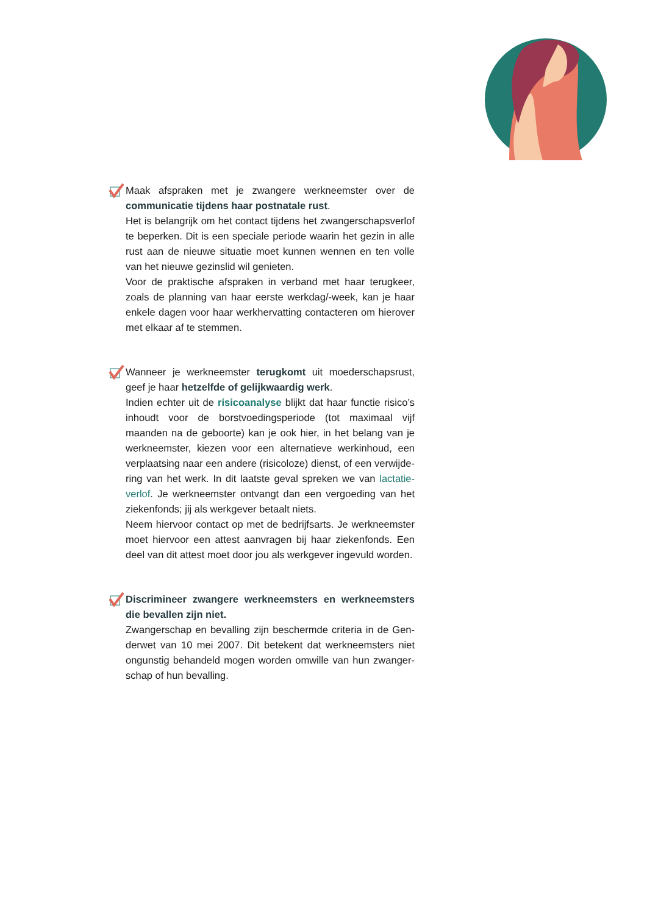Maak afspraken met je zwangere werkneemster over de commu­nicatie tijdens haar postnatale rust.
Het is belangrijk om het contact tijdens het zwangerschapsverlof te beperken. Dit is een speciale periode waarin het gezin in alle rust aan de nieuwe situatie moet kunnen wennen en ten volle van het nieuwe gezinslid wil genieten.
Voor de praktische afspraken in verband met haar terugkeer, zoals de planning van haar eerste werkdag/-week, kan je haar enkele dagen voor haar werkhervatting contacteren om hierover met elkaar af te stemmen.
Wanneer je werkneemster terugkomt uit moederschapsrust, geef je haar hetzelfde of gelijkwaardig werk.
Indien echter uit de risicoanalyse blijkt dat haar functie risi­co’s inhoudt voor de borstvoedingsperiode (tot maximaal vijf maanden na de geboorte) kan je ook hier, in het belang van je werkneemster, kiezen voor een alternatieve werkinhoud, een verplaatsing naar een andere (risicoloze) dienst, of een verwijde­ring van het werk. In dit laatste geval spreken we van lactatie­verlof. Je werkneemster ontvangt dan een vergoeding van het ziekenfonds; jij als werkgever betaalt niets.
Neem hiervoor contact op met de bedrijfsarts. Je werkneemster moet hiervoor een attest aanvragen bij haar ziekenfonds. Een deel van dit attest moet door jou als werkgever ingevuld worden.
Discrimineer zwangere werkneemsters en werkneemsters die bevallen zijn niet.
Zwangerschap en bevalling zijn beschermde criteria in de Gen­derwet van 10 mei 2007. Dit betekent dat werkneemsters niet ongunstig behandeld mogen worden omwille van hun zwanger­schap of hun bevalling.